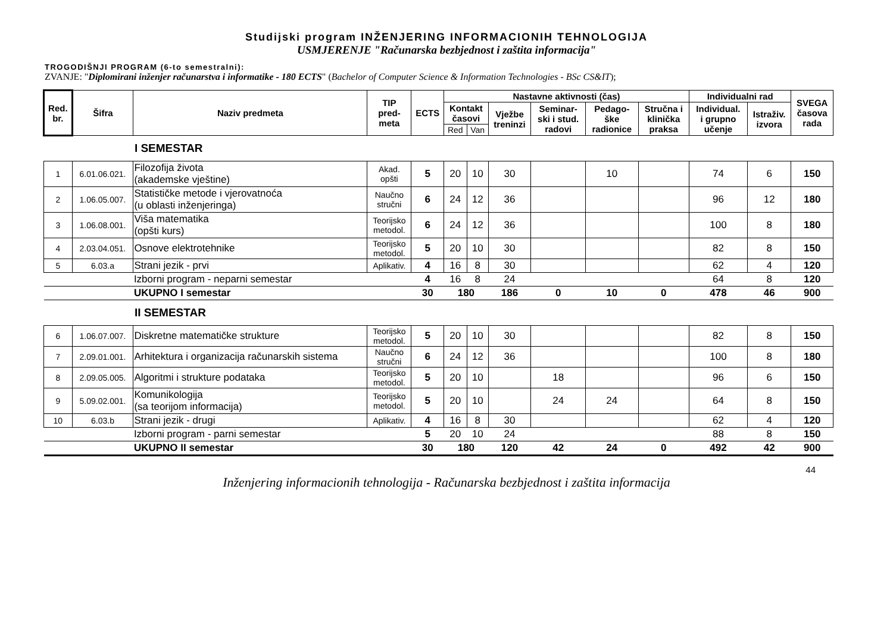Studijski program INŽENJERING INFORMACIONIH TEHNOLOGIJA
USMJERENJE "Računarska bezbjednost i zaštita informacija"
TROGODIŠNJI PROGRAM (6-to semestralni):
ZVANJE: "Diplomirani inženjer računarstva i informatike - 180 ECTS" (Bachelor of Computer Science & Information Technologies - BSc CS&IT);
| Red. br. | Šifra | Naziv predmeta | TIP pred- meta | ECTS | Nastavne aktivnosti (čas) | | | | | | Individualni rad | | SVEGA časova rada |
| --- | --- | --- | --- | --- | --- | --- | --- | --- | --- | --- | --- | --- | --- |
| | | | | | Kontakt časovi | | Vježbe treninzi | Seminar- ski i stud. radovi | Pedago- ške radionice | Stručna i klinička praksa | Individual. i grupno učenje | Istraživ. izvora | |
| | | | | | Red | Van | | | | | | | |
| | | I SEMESTAR | | | | | | | | | | | |
| 1 | 6.01.06.021. | Filozofija života (akademske vještine) | Akad. opšti | 5 | 20 | 10 | 30 | | 10 | | 74 | 6 | 150 |
| 2 | 1.06.05.007. | Statističke metode i vjerovatnoća (u oblasti inženjeringa) | Naučno stručni | 6 | 24 | 12 | 36 | | | | 96 | 12 | 180 |
| 3 | 1.06.08.001. | Viša matematika (opšti kurs) | Teorijsko metodol. | 6 | 24 | 12 | 36 | | | | 100 | 8 | 180 |
| 4 | 2.03.04.051. | Osnove elektrotehnike | Teorijsko metodol. | 5 | 20 | 10 | 30 | | | | 82 | 8 | 150 |
| 5 | 6.03.a | Strani jezik - prvi | Aplikativ. | 4 | 16 | 8 | 30 | | | | 62 | 4 | 120 |
| | | Izborni program - neparni semestar | | 4 | 16 | 8 | 24 | | | | 64 | 8 | 120 |
| | | UKUPNO I semestar | | 30 | 180 | | 186 | 0 | 10 | 0 | 478 | 46 | 900 |
| | | II SEMESTAR | | | | | | | | | | | |
| 6 | 1.06.07.007. | Diskretne matematičke strukture | Teorijsko metodol. | 5 | 20 | 10 | 30 | | | | 82 | 8 | 150 |
| 7 | 2.09.01.001. | Arhitektura i organizacija računarskih sistema | Naučno stručni | 6 | 24 | 12 | 36 | | | | 100 | 8 | 180 |
| 8 | 2.09.05.005. | Algoritmi i strukture podataka | Teorijsko metodol. | 5 | 20 | 10 | | 18 | | | 96 | 6 | 150 |
| 9 | 5.09.02.001. | Komunikologija (sa teorijom informacija) | Teorijsko metodol. | 5 | 20 | 10 | | 24 | 24 | | 64 | 8 | 150 |
| 10 | 6.03.b | Strani jezik - drugi | Aplikativ. | 4 | 16 | 8 | 30 | | | | 62 | 4 | 120 |
| | | Izborni program - parni semestar | | 5 | 20 | 10 | 24 | | | | 88 | 8 | 150 |
| | | UKUPNO II semestar | | 30 | 180 | | 120 | 42 | 24 | 0 | 492 | 42 | 900 |
44
Inženjering informacionih tehnologija - Računarska bezbjednost i zaštita informacija